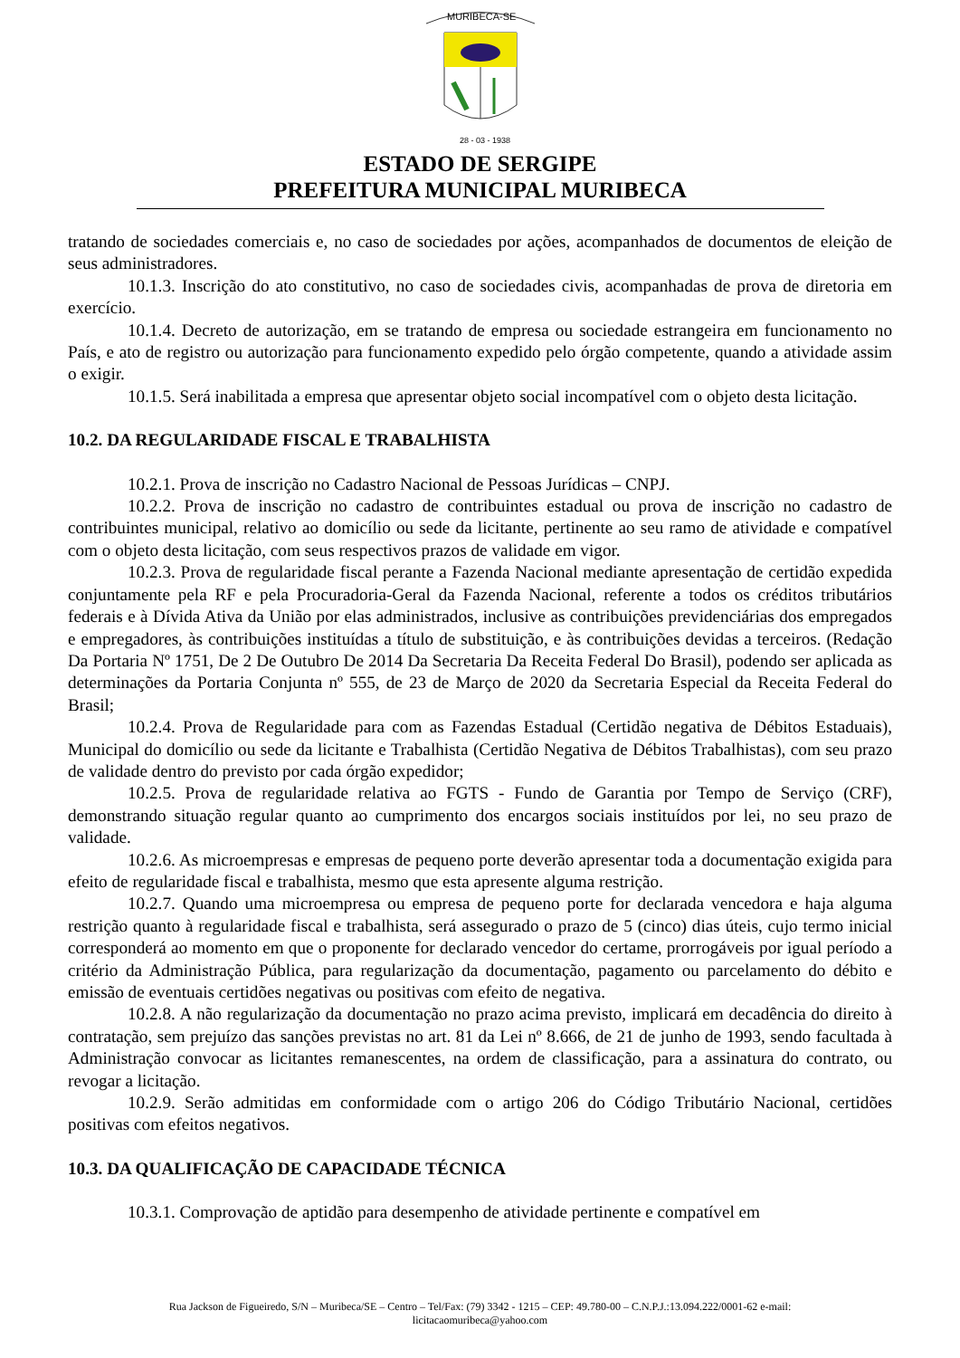MURIBECA-SE
28 - 03 - 1938
ESTADO DE SERGIPE
PREFEITURA MUNICIPAL MURIBECA
tratando de sociedades comerciais e, no caso de sociedades por ações, acompanhados de documentos de eleição de seus administradores.
10.1.3. Inscrição do ato constitutivo, no caso de sociedades civis, acompanhadas de prova de diretoria em exercício.
10.1.4. Decreto de autorização, em se tratando de empresa ou sociedade estrangeira em funcionamento no País, e ato de registro ou autorização para funcionamento expedido pelo órgão competente, quando a atividade assim o exigir.
10.1.5. Será inabilitada a empresa que apresentar objeto social incompatível com o objeto desta licitação.
10.2. DA REGULARIDADE FISCAL E TRABALHISTA
10.2.1. Prova de inscrição no Cadastro Nacional de Pessoas Jurídicas – CNPJ.
10.2.2. Prova de inscrição no cadastro de contribuintes estadual ou prova de inscrição no cadastro de contribuintes municipal, relativo ao domicílio ou sede da licitante, pertinente ao seu ramo de atividade e compatível com o objeto desta licitação, com seus respectivos prazos de validade em vigor.
10.2.3. Prova de regularidade fiscal perante a Fazenda Nacional mediante apresentação de certidão expedida conjuntamente pela RF e pela Procuradoria-Geral da Fazenda Nacional, referente a todos os créditos tributários federais e à Dívida Ativa da União por elas administrados, inclusive as contribuições previdenciárias dos empregados e empregadores, às contribuições instituídas a título de substituição, e às contribuições devidas a terceiros. (Redação Da Portaria Nº 1751, De 2 De Outubro De 2014 Da Secretaria Da Receita Federal Do Brasil), podendo ser aplicada as determinações da Portaria Conjunta nº 555, de 23 de Março de 2020 da Secretaria Especial da Receita Federal do Brasil;
10.2.4. Prova de Regularidade para com as Fazendas Estadual (Certidão negativa de Débitos Estaduais), Municipal do domicílio ou sede da licitante e Trabalhista (Certidão Negativa de Débitos Trabalhistas), com seu prazo de validade dentro do previsto por cada órgão expedidor;
10.2.5. Prova de regularidade relativa ao FGTS - Fundo de Garantia por Tempo de Serviço (CRF), demonstrando situação regular quanto ao cumprimento dos encargos sociais instituídos por lei, no seu prazo de validade.
10.2.6. As microempresas e empresas de pequeno porte deverão apresentar toda a documentação exigida para efeito de regularidade fiscal e trabalhista, mesmo que esta apresente alguma restrição.
10.2.7. Quando uma microempresa ou empresa de pequeno porte for declarada vencedora e haja alguma restrição quanto à regularidade fiscal e trabalhista, será assegurado o prazo de 5 (cinco) dias úteis, cujo termo inicial corresponderá ao momento em que o proponente for declarado vencedor do certame, prorrogáveis por igual período a critério da Administração Pública, para regularização da documentação, pagamento ou parcelamento do débito e emissão de eventuais certidões negativas ou positivas com efeito de negativa.
10.2.8. A não regularização da documentação no prazo acima previsto, implicará em decadência do direito à contratação, sem prejuízo das sanções previstas no art. 81 da Lei nº 8.666, de 21 de junho de 1993, sendo facultada à Administração convocar as licitantes remanescentes, na ordem de classificação, para a assinatura do contrato, ou revogar a licitação.
10.2.9. Serão admitidas em conformidade com o artigo 206 do Código Tributário Nacional, certidões positivas com efeitos negativos.
10.3. DA QUALIFICAÇÃO DE CAPACIDADE TÉCNICA
10.3.1. Comprovação de aptidão para desempenho de atividade pertinente e compatível em
Rua Jackson de Figueiredo, S/N – Muribeca/SE – Centro – Tel/Fax: (79) 3342 - 1215 – CEP: 49.780-00 – C.N.P.J.:13.094.222/0001-62 e-mail:
licitacaomuribeca@yahoo.com